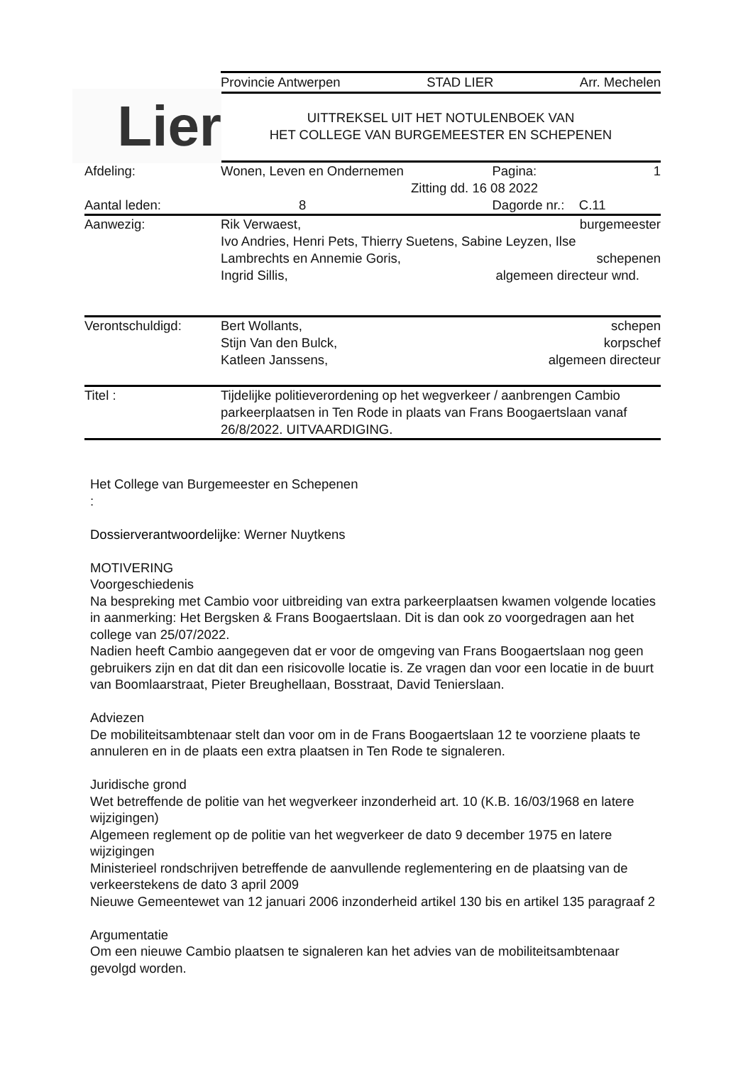Lier
Provincie Antwerpen STAD LIER Arr. Mechelen
UITTREKSEL UIT HET NOTULENBOEK VAN
HET COLLEGE VAN BURGEMEESTER EN SCHEPENEN
| Afdeling: | Wonen, Leven en Ondernemen | Pagina: | 1 |
| | Zitting dd. 16 08 2022 | | |
| Aantal leden: | 8 | Dagorde nr.: C.11 | |
| Aanwezig: | Rik Verwaest, burgemeester Ivo Andries, Henri Pets, Thierry Suetens, Sabine Leyzen, Ilse Lambrechts en Annemie Goris, schepenen Ingrid Sillis, algemeen directeur wnd. | | |
| Verontschuldigd: | Bert Wollants, schepen Stijn Van den Bulck, korpschef Katleen Janssens, algemeen directeur | | |
| Titel : | Tijdelijke politieverordening op het wegverkeer / aanbrengen Cambio parkeerplaatsen in Ten Rode in plaats van Frans Boogaertslaan vanaf 26/8/2022. UITVAARDIGING. | | |
Het College van Burgemeester en Schepenen
:
Dossierverantwoordelijke: Werner Nuytkens
MOTIVERING
Voorgeschiedenis
Na bespreking met Cambio voor uitbreiding van extra parkeerplaatsen kwamen volgende locaties in aanmerking: Het Bergsken & Frans Boogaertslaan. Dit is dan ook zo voorgedragen aan het college van 25/07/2022.
Nadien heeft Cambio aangegeven dat er voor de omgeving van Frans Boogaertslaan nog geen gebruikers zijn en dat dit dan een risicovolle locatie is. Ze vragen dan voor een locatie in de buurt van Boomlaarstraat, Pieter Breughellaan, Bosstraat, David Tenierslaan.
Adviezen
De mobiliteitsambtenaar stelt dan voor om in de Frans Boogaertslaan 12 te voorziene plaats te annuleren en in de plaats een extra plaatsen in Ten Rode te signaleren.
Juridische grond
Wet betreffende de politie van het wegverkeer inzonderheid art. 10 (K.B. 16/03/1968 en latere wijzigingen)
Algemeen reglement op de politie van het wegverkeer de dato 9 december 1975 en latere wijzigingen
Ministerieel rondschrijven betreffende de aanvullende reglementering en de plaatsing van de verkeerstekens de dato 3 april 2009
Nieuwe Gemeentewet van 12 januari 2006 inzonderheid artikel 130 bis en artikel 135 paragraaf 2
Argumentatie
Om een nieuwe Cambio plaatsen te signaleren kan het advies van de mobiliteitsambtenaar gevolgd worden.